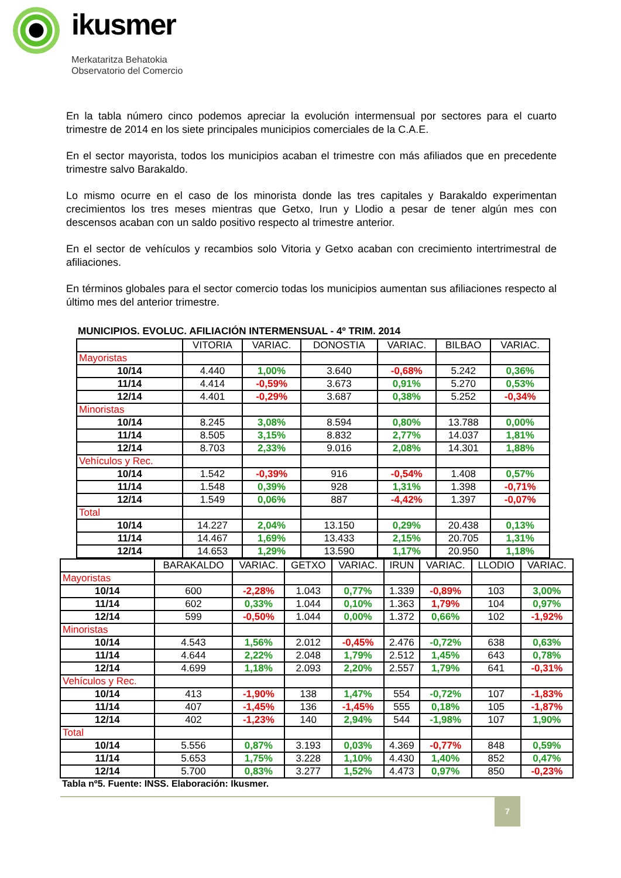ikusmer
Merkataritza Behatokia
Observatorio del Comercio
En la tabla número cinco podemos apreciar la evolución intermensual por sectores para el cuarto trimestre de 2014 en los siete principales municipios comerciales de la C.A.E.
En el sector mayorista, todos los municipios acaban el trimestre con más afiliados que en precedente trimestre salvo Barakaldo.
Lo mismo ocurre en el caso de los minorista donde las tres capitales y Barakaldo experimentan crecimientos los tres meses mientras que Getxo, Irun y Llodio a pesar de tener algún mes con descensos acaban con un saldo positivo respecto al trimestre anterior.
En el sector de vehículos y recambios solo Vitoria y Getxo acaban con crecimiento intertrimestral de afiliaciones.
En términos globales para el sector comercio todas los municipios aumentan sus afiliaciones respecto al último mes del anterior trimestre.
MUNICIPIOS. EVOLUC. AFILIACIÓN INTERMENSUAL - 4º TRIM. 2014
| | VITORIA | VARIAC. | DONOSTIA | VARIAC. | BILBAO | VARIAC. |
| --- | --- | --- | --- | --- | --- | --- |
| Mayoristas | | | | | | |
| 10/14 | 4.440 | 1,00% | 3.640 | -0,68% | 5.242 | 0,36% |
| 11/14 | 4.414 | -0,59% | 3.673 | 0,91% | 5.270 | 0,53% |
| 12/14 | 4.401 | -0,29% | 3.687 | 0,38% | 5.252 | -0,34% |
| Minoristas | | | | | | |
| 10/14 | 8.245 | 3,08% | 8.594 | 0,80% | 13.788 | 0,00% |
| 11/14 | 8.505 | 3,15% | 8.832 | 2,77% | 14.037 | 1,81% |
| 12/14 | 8.703 | 2,33% | 9.016 | 2,08% | 14.301 | 1,88% |
| Vehículos y Rec. | | | | | | |
| 10/14 | 1.542 | -0,39% | 916 | -0,54% | 1.408 | 0,57% |
| 11/14 | 1.548 | 0,39% | 928 | 1,31% | 1.398 | -0,71% |
| 12/14 | 1.549 | 0,06% | 887 | -4,42% | 1.397 | -0,07% |
| Total | | | | | | |
| 10/14 | 14.227 | 2,04% | 13.150 | 0,29% | 20.438 | 0,13% |
| 11/14 | 14.467 | 1,69% | 13.433 | 2,15% | 20.705 | 1,31% |
| 12/14 | 14.653 | 1,29% | 13.590 | 1,17% | 20.950 | 1,18% |
| | BARAKALDO | VARIAC. | GETXO | VARIAC. | IRUN | VARIAC. | LLODIO | VARIAC. |
| --- | --- | --- | --- | --- | --- | --- | --- | --- |
| Mayoristas | | | | | | | | |
| 10/14 | 600 | -2,28% | 1.043 | 0,77% | 1.339 | -0,89% | 103 | 3,00% |
| 11/14 | 602 | 0,33% | 1.044 | 0,10% | 1.363 | 1,79% | 104 | 0,97% |
| 12/14 | 599 | -0,50% | 1.044 | 0,00% | 1.372 | 0,66% | 102 | -1,92% |
| Minoristas | | | | | | | | |
| 10/14 | 4.543 | 1,56% | 2.012 | -0,45% | 2.476 | -0,72% | 638 | 0,63% |
| 11/14 | 4.644 | 2,22% | 2.048 | 1,79% | 2.512 | 1,45% | 643 | 0,78% |
| 12/14 | 4.699 | 1,18% | 2.093 | 2,20% | 2.557 | 1,79% | 641 | -0,31% |
| Vehículos y Rec. | | | | | | | | |
| 10/14 | 413 | -1,90% | 138 | 1,47% | 554 | -0,72% | 107 | -1,83% |
| 11/14 | 407 | -1,45% | 136 | -1,45% | 555 | 0,18% | 105 | -1,87% |
| 12/14 | 402 | -1,23% | 140 | 2,94% | 544 | -1,98% | 107 | 1,90% |
| Total | | | | | | | | |
| 10/14 | 5.556 | 0,87% | 3.193 | 0,03% | 4.369 | -0,77% | 848 | 0,59% |
| 11/14 | 5.653 | 1,75% | 3.228 | 1,10% | 4.430 | 1,40% | 852 | 0,47% |
| 12/14 | 5.700 | 0,83% | 3.277 | 1,52% | 4.473 | 0,97% | 850 | -0,23% |
Tabla nº5. Fuente: INSS. Elaboración: Ikusmer.
7